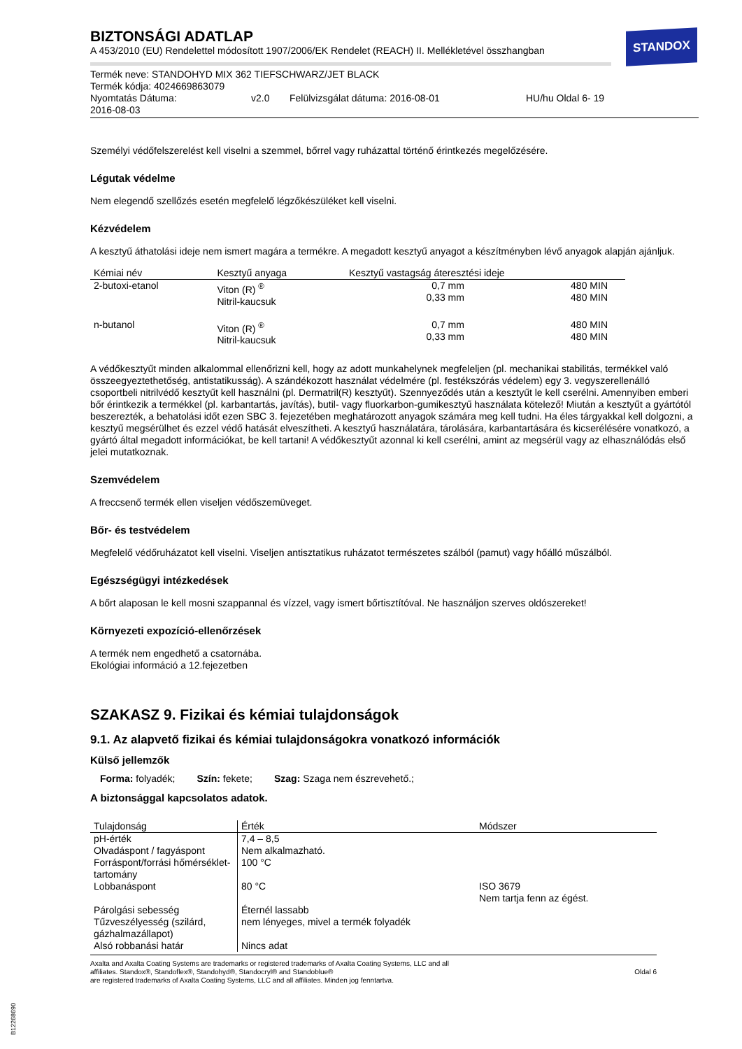STANDOX
BIZTONSÁGI ADATLAP
A 453/2010 (EU) Rendelettel módosított 1907/2006/EK Rendelet (REACH) II. Mellékletével összhangban
Termék neve: STANDOHYD MIX 362 TIEFSCHWARZ/JET BLACK
Termék kódja: 4024669863079
Nyomtatás Dátuma:
2016-08-03 v2.0 Felülvizsgálat dátuma: 2016-08-01 HU/hu Oldal 6- 19
Személyi védőfelszerelést kell viselni a szemmel, bőrrel vagy ruházattal történő érintkezés megelőzésére.
Légutak védelme
Nem elegendő szellőzés esetén megfelelő légzőkészüléket kell viselni.
Kézvédelem
A kesztyű áthatolási ideje nem ismert magára a termékre. A megadott kesztyű anyagot a készítményben lévő anyagok alapján ajánljuk.
| Kémiai név | Kesztyű anyaga | Kesztyű vastagság áteresztési ideje | |
| --- | --- | --- | --- |
| 2-butoxi-etanol | Viton (R) <sup>®</sup> Nitril-kaucsuk | 0,7 mm 0,33 mm | 480 MIN 480 MIN |
| n-butanol | Viton (R) <sup>®</sup> Nitril-kaucsuk | 0,7 mm 0,33 mm | 480 MIN 480 MIN |
A védőkesztyűt minden alkalommal ellenőrizni kell, hogy az adott munkahelynek megfeleljen (pl. mechanikai stabilitás, termékkel való összeegyeztethetőség, antistatikusság). A szándékozott használat védelmére (pl. festékszórás védelem) egy 3. vegyszerellenálló csoportbeli nitrilvédő kesztyűt kell használni (pl. Dermatril(R) kesztyűt). Szennyeződés után a kesztyűt le kell cserélni. Amennyiben emberi bőr érintkezik a termékkel (pl. karbantartás, javítás), butil- vagy fluorkarbon-gumikesztyű használata kötelező! Miután a kesztyűt a gyártótól beszerezték, a behatolási időt ezen SBC 3. fejezetében meghatározott anyagok számára meg kell tudni. Ha éles tárgyakkal kell dolgozni, a kesztyű megsérülhet és ezzel védő hatását elveszítheti. A kesztyű használatára, tárolására, karbantartására és kicserélésére vonatkozó, a gyártó által megadott információkat, be kell tartani! A védőkesztyűt azonnal ki kell cserélni, amint az megsérül vagy az elhasználódás első jelei mutatkoznak.
Szemvédelem
A freccsenő termék ellen viseljen védőszemüveget.
Bőr- és testvédelem
Megfelelő védőruházatot kell viselni. Viseljen antisztatikus ruházatot természetes szálból (pamut) vagy hőálló műszálból.
Egészségügyi intézkedések
A bőrt alaposan le kell mosni szappannal és vízzel, vagy ismert bőrtisztítóval. Ne használjon szerves oldószereket!
Környezeti expozíció-ellenőrzések
A termék nem engedhető a csatornába.
Ekológiai információ a 12.fejezetben
SZAKASZ 9. Fizikai és kémiai tulajdonságok
9.1. Az alapvető fizikai és kémiai tulajdonságokra vonatkozó információk
Külső jellemzők
Forma: folyadék; Szín: fekete; Szag: Szaga nem észrevehető.;
A biztonsággal kapcsolatos adatok.
| Tulajdonság | Érték | Módszer |
| --- | --- | --- |
| pH-érték Olvadáspont / fagyáspont Forráspont/forrási hőmérséklet-tartomány Lobbanáspont Párolgási sebesség Tűzveszélyesség (szilárd, gázhalmazállapot) Alsó robbanási határ | 7,4 – 8,5 Nem alkalmazható. 100 °C 80 °C Éternél lassabb nem lényeges, mivel a termék folyadék Nincs adat | ISO 3679 Nem tartja fenn az égést. |
Axalta and Axalta Coating Systems are trademarks or registered trademarks of Axalta Coating Systems, LLC and all
affiliates. Standox®, Standoflex®, Standohyd®, Standocryl® and Standoblue®
are registered trademarks of Axalta Coating Systems, LLC and all affiliates. Minden jog fenntartva.
Oldal 6
B12268690